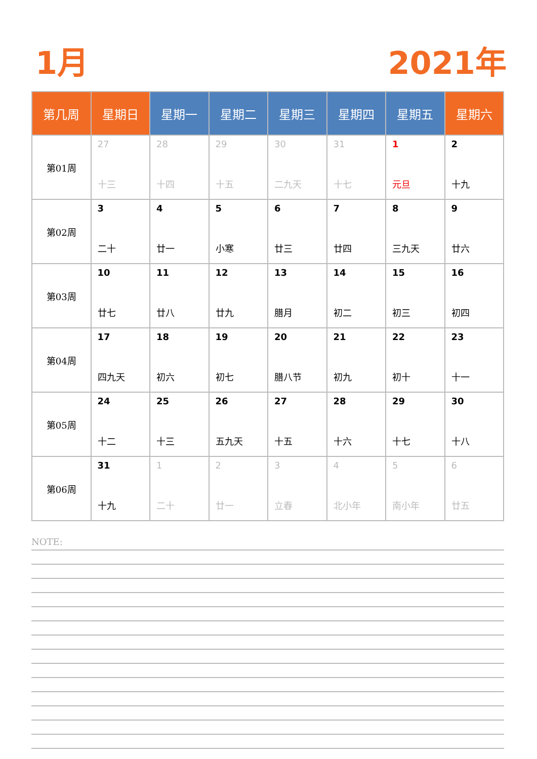1月 2021年
| 第几周 | 星期日 | 星期一 | 星期二 | 星期三 | 星期四 | 星期五 | 星期六 |
| --- | --- | --- | --- | --- | --- | --- | --- |
| 第01周 | 27 十三 | 28 十四 | 29 十五 | 30 二九天 | 31 十七 | 1 元旦 | 2 十九 |
| 第02周 | 3 二十 | 4 廿一 | 5 小寒 | 6 廿三 | 7 廿四 | 8 三九天 | 9 廿六 |
| 第03周 | 10 廿七 | 11 廿八 | 12 廿九 | 13 腊月 | 14 初二 | 15 初三 | 16 初四 |
| 第04周 | 17 四九天 | 18 初六 | 19 初七 | 20 腊八节 | 21 初九 | 22 初十 | 23 十一 |
| 第05周 | 24 十二 | 25 十三 | 26 五九天 | 27 十五 | 28 十六 | 29 十七 | 30 十八 |
| 第06周 | 31 十九 | 1 二十 | 2 廿一 | 3 立春 | 4 北小年 | 5 南小年 | 6 廿五 |
NOTE: